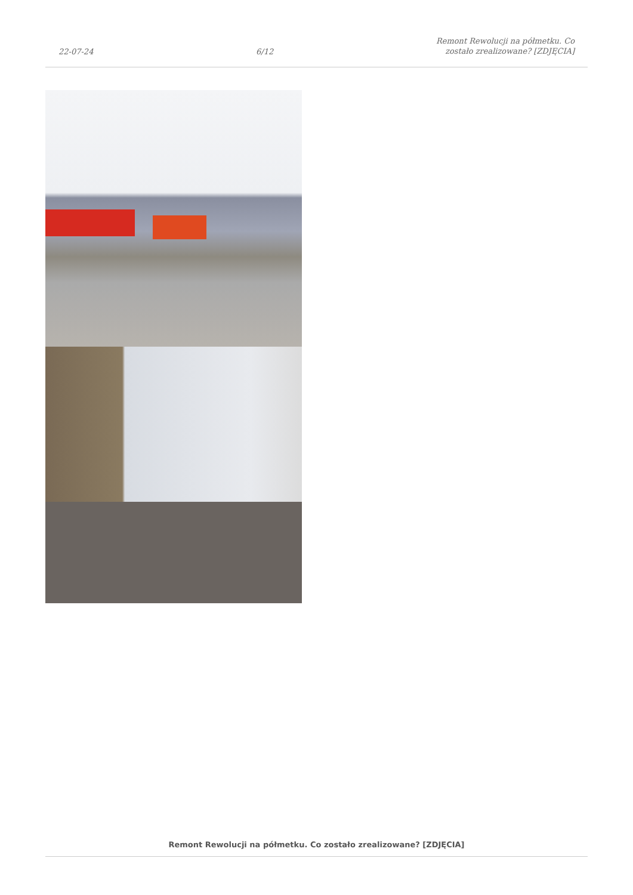22-07-24 6/12 Remont Rewolucji na półmetku. Co
zostało zrealizowane? [ZDJĘCIA]
Remont Rewolucji na półmetku. Co zostało zrealizowane? [ZDJĘCIA]